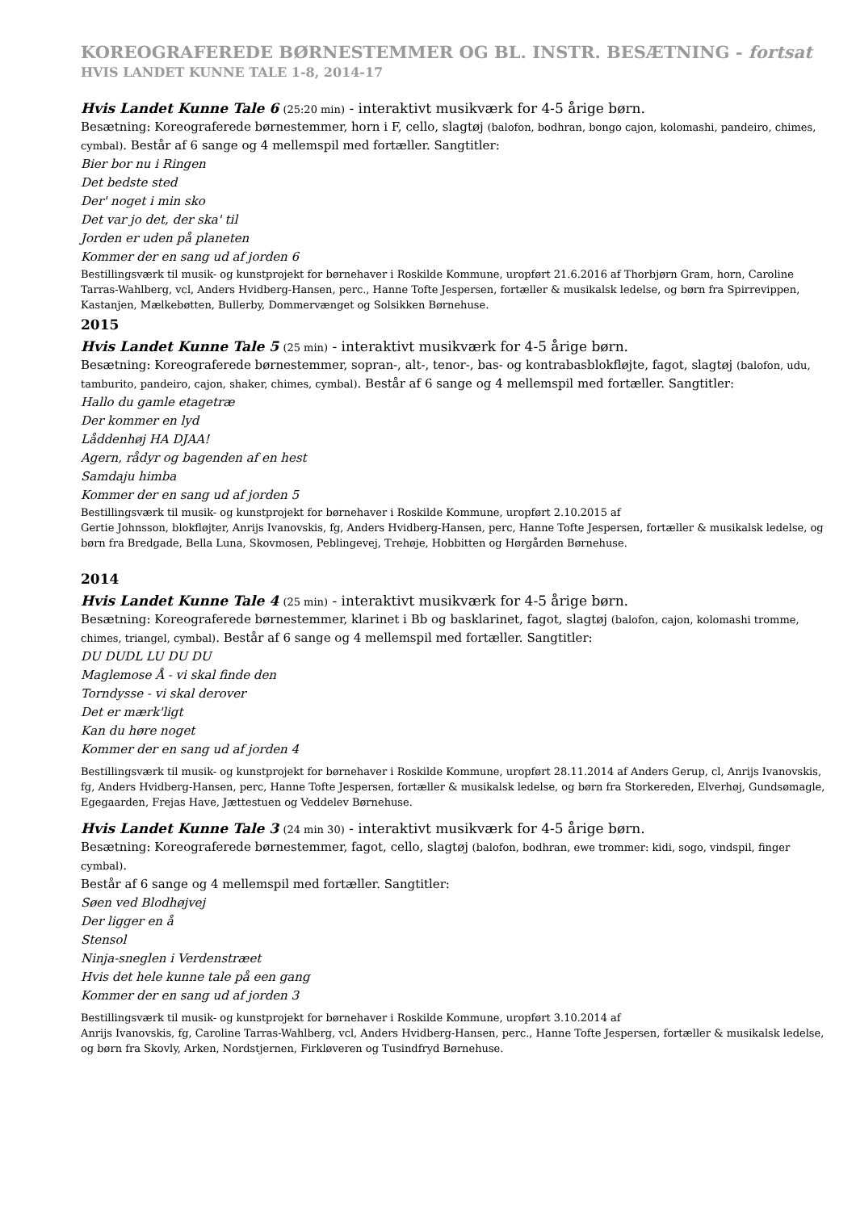KOREOGRAFEREDE BØRNESTEMMER OG BL. INSTR. BESÆTNING - fortsat
HVIS LANDET KUNNE TALE 1-8, 2014-17
Hvis Landet Kunne Tale 6 (25:20 min) - interaktivt musikværk for 4-5 årige børn.
Besætning: Koreograferede børnestemmer, horn i F, cello, slagtøj (balofon, bodhran, bongo cajon, kolomashi, pandeiro, chimes, cymbal). Består af 6 sange og 4 mellemspil med fortæller. Sangtitler:
Bier bor nu i Ringen
Det bedste sted
Der' noget i min sko
Det var jo det, der ska' til
Jorden er uden på planeten
Kommer der en sang ud af jorden 6
Bestillingsværk til musik- og kunstprojekt for børnehaver i Roskilde Kommune, uropført 21.6.2016 af Thorbjørn Gram, horn, Caroline Tarras-Wahlberg, vcl, Anders Hvidberg-Hansen, perc., Hanne Tofte Jespersen, fortæller & musikalsk ledelse, og børn fra Spirrevippen, Kastanjen, Mælkebøtten, Bullerby, Dommervænget og Solsikken Børnehuse.
2015
Hvis Landet Kunne Tale 5 (25 min) - interaktivt musikværk for 4-5 årige børn.
Besætning: Koreograferede børnestemmer, sopran-, alt-, tenor-, bas- og kontrabasblokfløjte, fagot, slagtøj (balofon, udu, tamburito, pandeiro, cajon, shaker, chimes, cymbal). Består af 6 sange og 4 mellemspil med fortæller. Sangtitler:
Hallo du gamle etagetræ
Der kommer en lyd
Låddenhøj HA DJAA!
Agern, rådyr og bagenden af en hest
Samdaju himba
Kommer der en sang ud af jorden 5
Bestillingsværk til musik- og kunstprojekt for børnehaver i Roskilde Kommune, uropført 2.10.2015 af
Gertie Johnsson, blokfløjter, Anrijs Ivanovskis, fg, Anders Hvidberg-Hansen, perc, Hanne Tofte Jespersen, fortæller & musikalsk ledelse, og børn fra Bredgade, Bella Luna, Skovmosen, Peblingevej, Trehøje, Hobbitten og Hørgården Børnehuse.
2014
Hvis Landet Kunne Tale 4 (25 min) - interaktivt musikværk for 4-5 årige børn.
Besætning: Koreograferede børnestemmer, klarinet i Bb og basklarinet, fagot, slagtøj (balofon, cajon, kolomashi tromme, chimes, triangel, cymbal). Består af 6 sange og 4 mellemspil med fortæller. Sangtitler:
DU DUDL LU DU DU
Maglemose Å - vi skal finde den
Torndysse - vi skal derover
Det er mærk'ligt
Kan du høre noget
Kommer der en sang ud af jorden 4
Bestillingsværk til musik- og kunstprojekt for børnehaver i Roskilde Kommune, uropført 28.11.2014 af Anders Gerup, cl, Anrijs Ivanovskis, fg, Anders Hvidberg-Hansen, perc, Hanne Tofte Jespersen, fortæller & musikalsk ledelse, og børn fra Storkereden, Elverhøj, Gundsømagle, Egegaarden, Frejas Have, Jættestuen og Veddelev Børnehuse.
Hvis Landet Kunne Tale 3 (24 min 30) - interaktivt musikværk for 4-5 årige børn.
Besætning: Koreograferede børnestemmer, fagot, cello, slagtøj (balofon, bodhran, ewe trommer: kidi, sogo, vindspil, finger cymbal).
Består af 6 sange og 4 mellemspil med fortæller. Sangtitler:
Søen ved Blodhøjvej
Der ligger en å
Stensol
Ninja-sneglen i Verdenstræet
Hvis det hele kunne tale på een gang
Kommer der en sang ud af jorden 3
Bestillingsværk til musik- og kunstprojekt for børnehaver i Roskilde Kommune, uropført 3.10.2014 af
Anrijs Ivanovskis, fg, Caroline Tarras-Wahlberg, vcl, Anders Hvidberg-Hansen, perc., Hanne Tofte Jespersen, fortæller & musikalsk ledelse, og børn fra Skovly, Arken, Nordstjernen, Firkløveren og Tusindfryd Børnehuse.